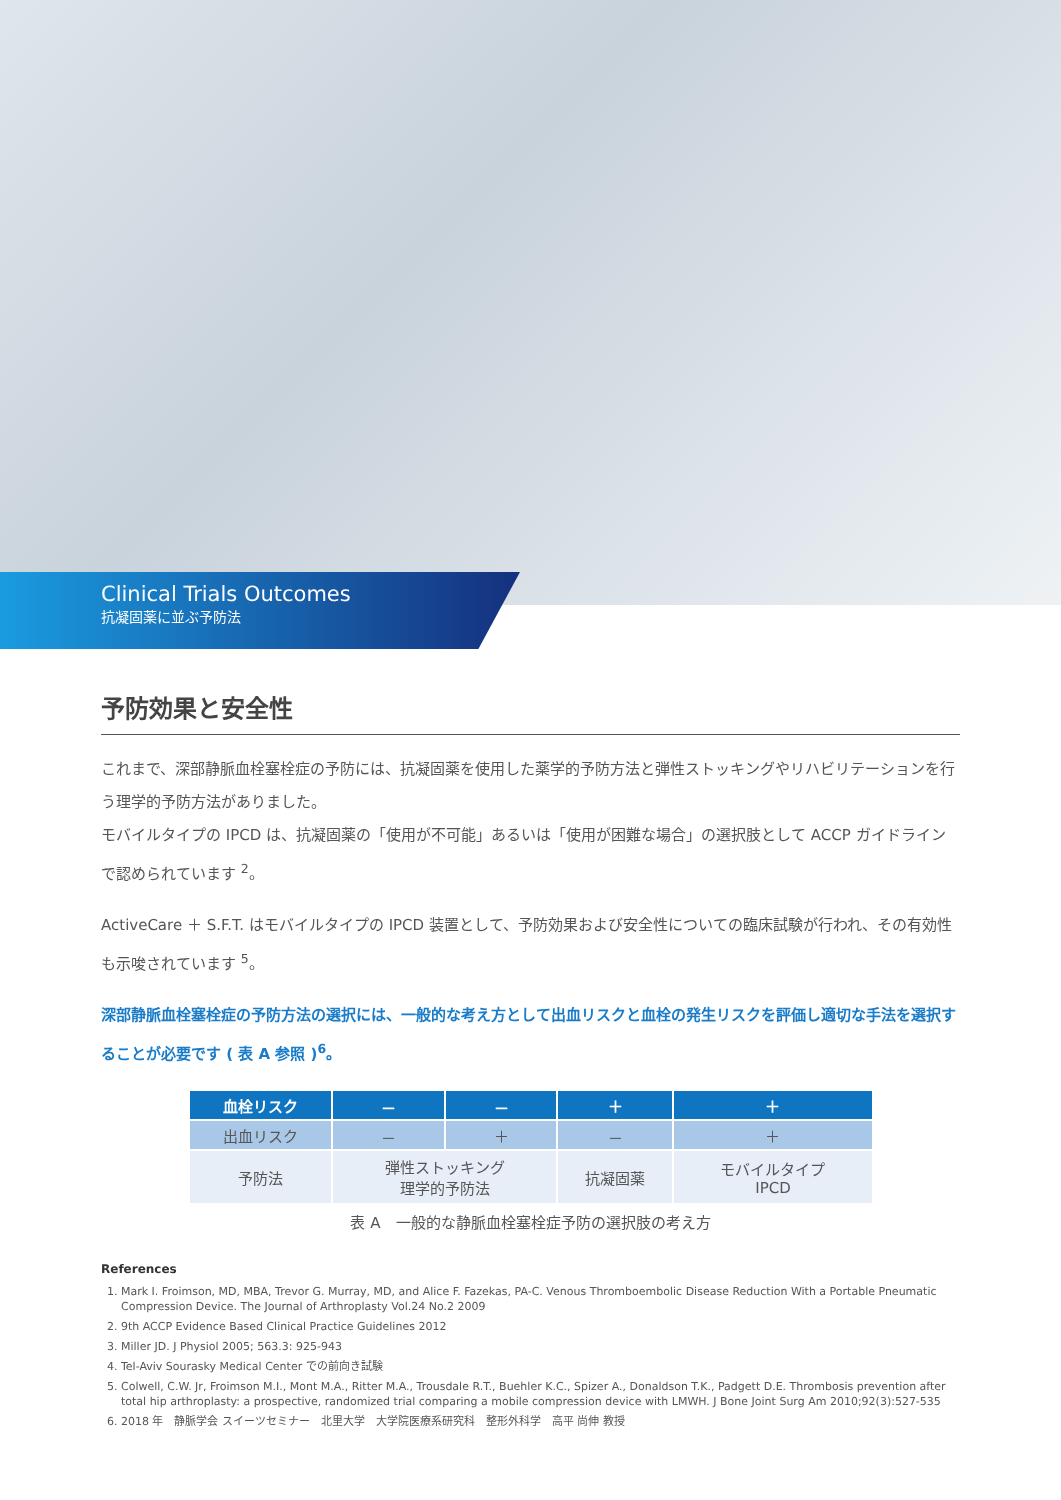Clinical Trials Outcomes
抗凝固薬に並ぶ予防法
予防効果と安全性
これまで、深部静脈血栓塞栓症の予防には、抗凝固薬を使用した薬学的予防方法と弾性ストッキングやリハビリテーションを行う理学的予防方法がありました。
モバイルタイプの IPCD は、抗凝固薬の「使用が不可能」あるいは「使用が困難な場合」の選択肢として ACCP ガイドラインで認められています <sup>2</sup>。
ActiveCare ＋ S.F.T. はモバイルタイプの IPCD 装置として、予防効果および安全性についての臨床試験が行われ、その有効性も示唆されています <sup>5</sup>。
深部静脈血栓塞栓症の予防方法の選択には、一般的な考え方として出血リスクと血栓の発生リスクを評価し適切な手法を選択することが必要です ( 表 A 参照 )<sup>6</sup>。
| 血栓リスク | － | － | ＋ | ＋ |
| --- | --- | --- | --- | --- |
| 出血リスク | － | ＋ | － | ＋ |
| 予防法 | 弾性ストッキング 理学的予防法 | | 抗凝固薬 | モバイルタイプ IPCD |
表 A　一般的な静脈血栓塞栓症予防の選択肢の考え方
References
1. Mark I. Froimson, MD, MBA, Trevor G. Murray, MD, and Alice F. Fazekas, PA-C. Venous Thromboembolic Disease Reduction With a Portable Pneumatic Compression Device. The Journal of Arthroplasty Vol.24 No.2 2009
2. 9th ACCP Evidence Based Clinical Practice Guidelines 2012
3. Miller JD. J Physiol 2005; 563.3: 925-943
4. Tel-Aviv Sourasky Medical Center での前向き試験
5. Colwell, C.W. Jr, Froimson M.I., Mont M.A., Ritter M.A., Trousdale R.T., Buehler K.C., Spizer A., Donaldson T.K., Padgett D.E. Thrombosis prevention after total hip arthroplasty: a prospective, randomized trial comparing a mobile compression device with LMWH. J Bone Joint Surg Am 2010;92(3):527-535
6. 2018 年　静脈学会 スイーツセミナー　北里大学　大学院医療系研究科　整形外科学　高平 尚伸 教授